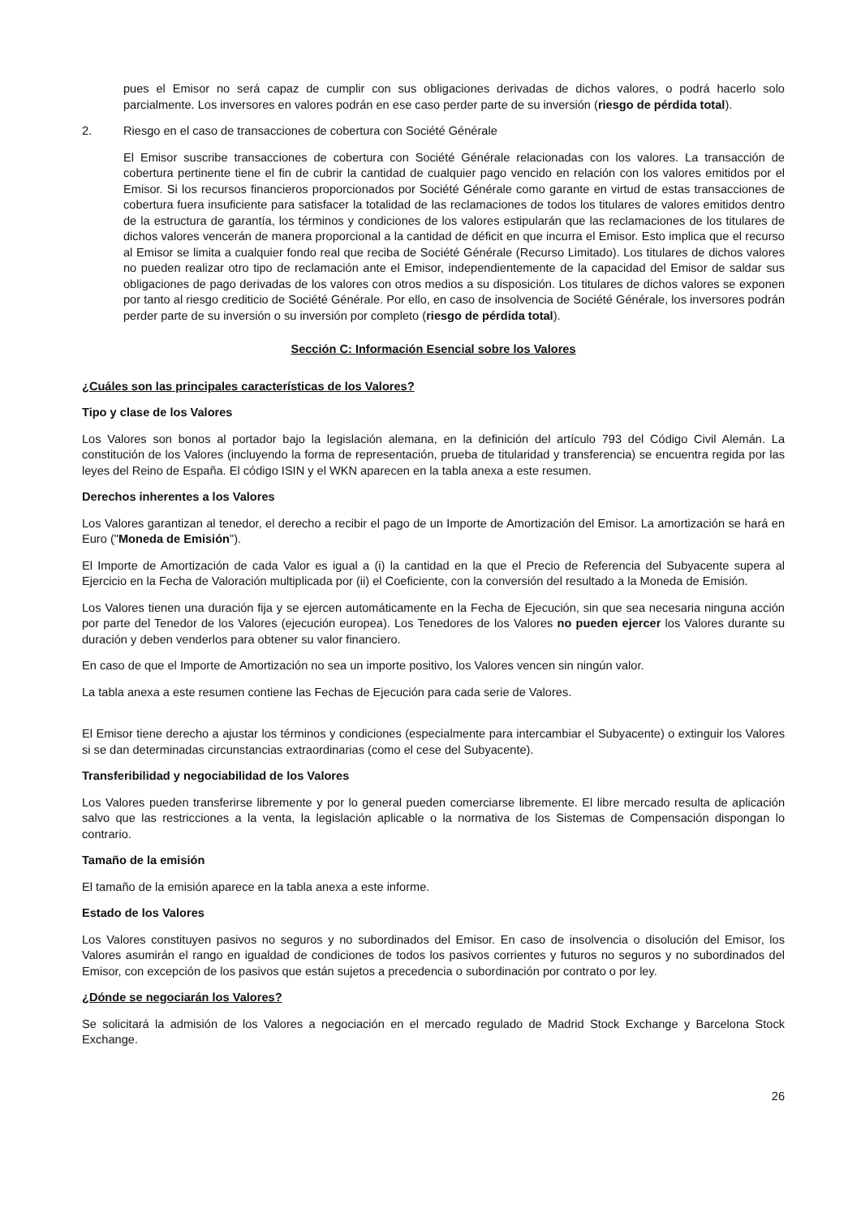pues el Emisor no será capaz de cumplir con sus obligaciones derivadas de dichos valores, o podrá hacerlo solo parcialmente. Los inversores en valores podrán en ese caso perder parte de su inversión (riesgo de pérdida total).
2. Riesgo en el caso de transacciones de cobertura con Société Générale
El Emisor suscribe transacciones de cobertura con Société Générale relacionadas con los valores. La transacción de cobertura pertinente tiene el fin de cubrir la cantidad de cualquier pago vencido en relación con los valores emitidos por el Emisor. Si los recursos financieros proporcionados por Société Générale como garante en virtud de estas transacciones de cobertura fuera insuficiente para satisfacer la totalidad de las reclamaciones de todos los titulares de valores emitidos dentro de la estructura de garantía, los términos y condiciones de los valores estipularán que las reclamaciones de los titulares de dichos valores vencerán de manera proporcional a la cantidad de déficit en que incurra el Emisor. Esto implica que el recurso al Emisor se limita a cualquier fondo real que reciba de Société Générale (Recurso Limitado). Los titulares de dichos valores no pueden realizar otro tipo de reclamación ante el Emisor, independientemente de la capacidad del Emisor de saldar sus obligaciones de pago derivadas de los valores con otros medios a su disposición. Los titulares de dichos valores se exponen por tanto al riesgo crediticio de Société Générale. Por ello, en caso de insolvencia de Société Générale, los inversores podrán perder parte de su inversión o su inversión por completo (riesgo de pérdida total).
Sección C: Información Esencial sobre los Valores
¿Cuáles son las principales características de los Valores?
Tipo y clase de los Valores
Los Valores son bonos al portador bajo la legislación alemana, en la definición del artículo 793 del Código Civil Alemán. La constitución de los Valores (incluyendo la forma de representación, prueba de titularidad y transferencia) se encuentra regida por las leyes del Reino de España. El código ISIN y el WKN aparecen en la tabla anexa a este resumen.
Derechos inherentes a los Valores
Los Valores garantizan al tenedor, el derecho a recibir el pago de un Importe de Amortización del Emisor. La amortización se hará en Euro ("Moneda de Emisión").
El Importe de Amortización de cada Valor es igual a (i) la cantidad en la que el Precio de Referencia del Subyacente supera al Ejercicio en la Fecha de Valoración multiplicada por (ii) el Coeficiente, con la conversión del resultado a la Moneda de Emisión.
Los Valores tienen una duración fija y se ejercen automáticamente en la Fecha de Ejecución, sin que sea necesaria ninguna acción por parte del Tenedor de los Valores (ejecución europea). Los Tenedores de los Valores no pueden ejercer los Valores durante su duración y deben venderlos para obtener su valor financiero.
En caso de que el Importe de Amortización no sea un importe positivo, los Valores vencen sin ningún valor.
La tabla anexa a este resumen contiene las Fechas de Ejecución para cada serie de Valores.
El Emisor tiene derecho a ajustar los términos y condiciones (especialmente para intercambiar el Subyacente) o extinguir los Valores si se dan determinadas circunstancias extraordinarias (como el cese del Subyacente).
Transferibilidad y negociabilidad de los Valores
Los Valores pueden transferirse libremente y por lo general pueden comerciarse libremente. El libre mercado resulta de aplicación salvo que las restricciones a la venta, la legislación aplicable o la normativa de los Sistemas de Compensación dispongan lo contrario.
Tamaño de la emisión
El tamaño de la emisión aparece en la tabla anexa a este informe.
Estado de los Valores
Los Valores constituyen pasivos no seguros y no subordinados del Emisor. En caso de insolvencia o disolución del Emisor, los Valores asumirán el rango en igualdad de condiciones de todos los pasivos corrientes y futuros no seguros y no subordinados del Emisor, con excepción de los pasivos que están sujetos a precedencia o subordinación por contrato o por ley.
¿Dónde se negociarán los Valores?
Se solicitará la admisión de los Valores a negociación en el mercado regulado de Madrid Stock Exchange y Barcelona Stock Exchange.
26